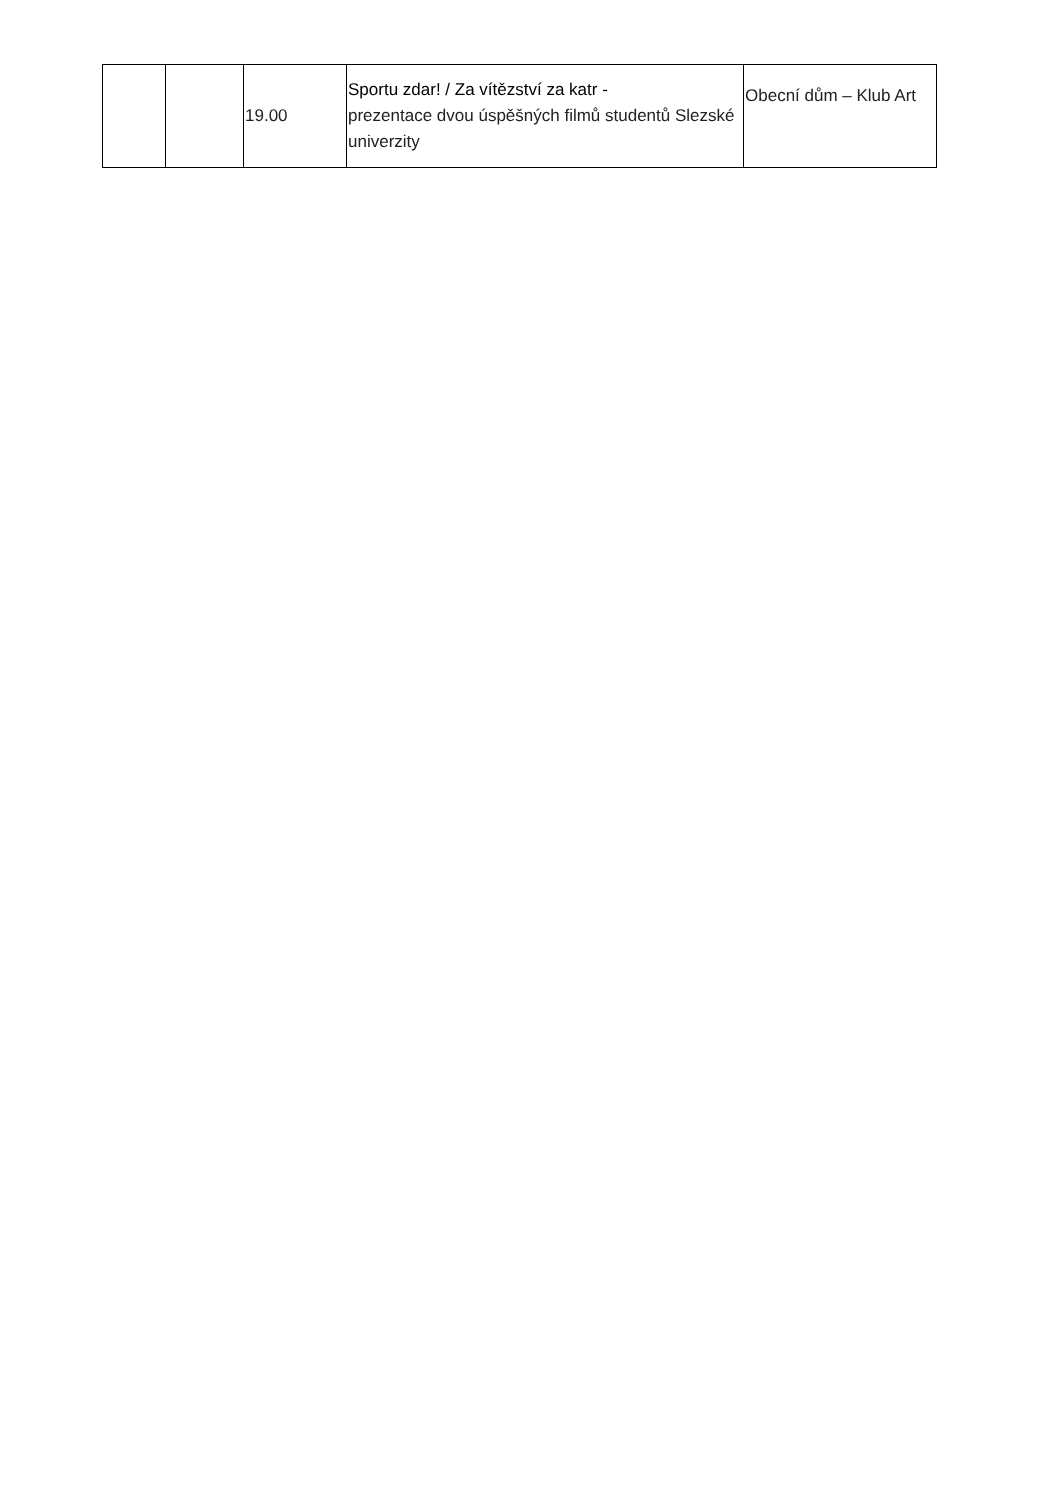| | | 19.00 | Sportu zdar! / Za vítězství za katr - prezentace dvou úspěšných filmů studentů Slezské univerzity | Obecní dům – Klub Art |